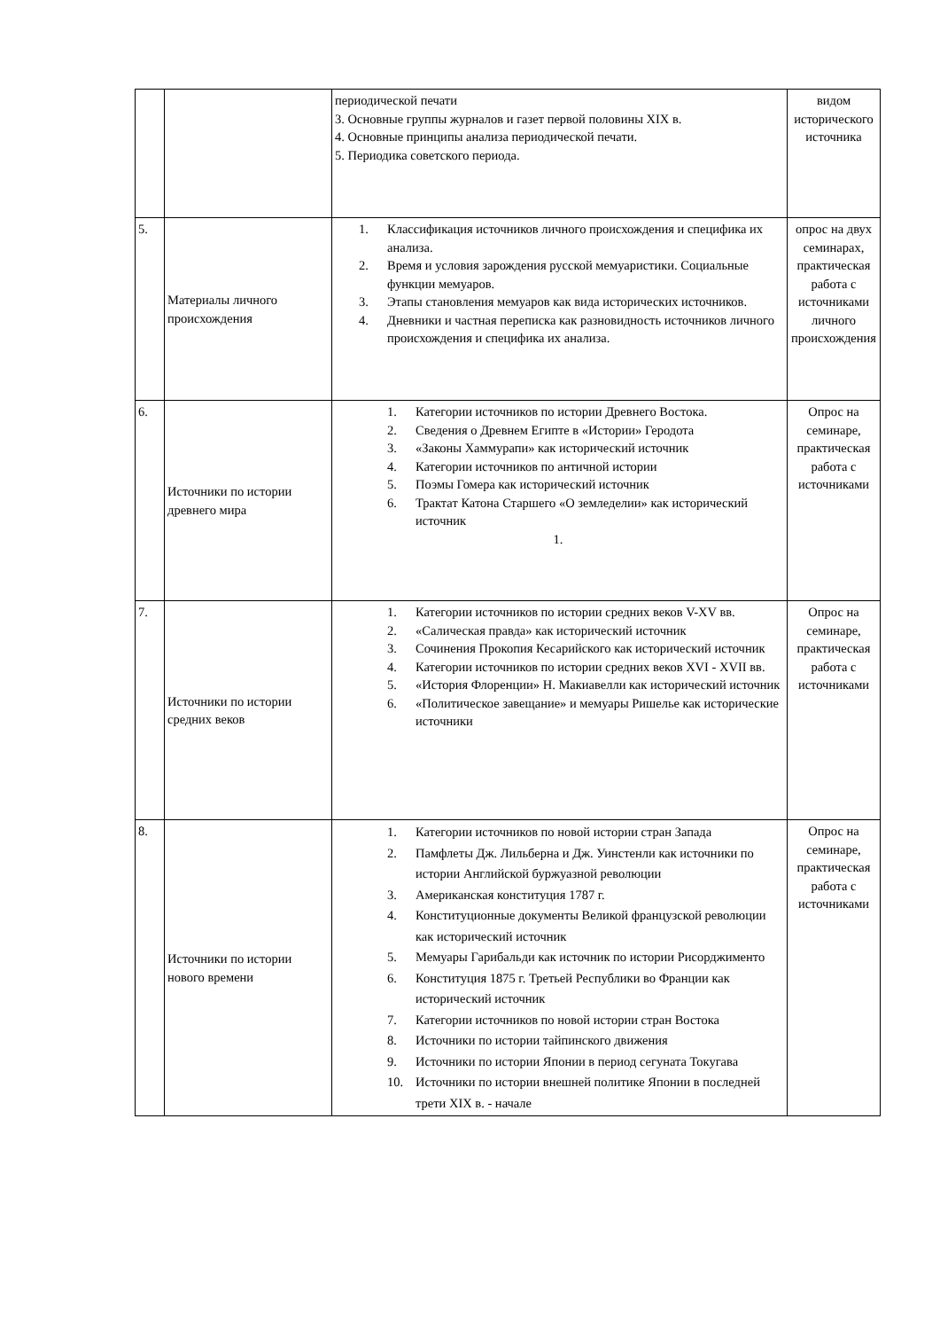| | | периодической печати 3. Основные группы журналов и газет первой половины XIX в. 4. Основные принципы анализа периодической печати. 5. Периодика советского периода. | видом исторического источника |
| 5. | Материалы личного происхождения | 1. Классификация источников личного происхождения и специфика их анализа. 2. Время и условия зарождения русской мемуаристики. Социальные функции мемуаров. 3. Этапы становления мемуаров как вида исторических источников. 4. Дневники и частная переписка как разновидность источников личного происхождения и специфика их анализа. | опрос на двух семинарах, практическая работа с источниками личного происхождения |
| 6. | Источники по истории древнего мира | 1. Категории источников по истории Древнего Востока. 2. Сведения о Древнем Египте в «Истории» Геродота 3. «Законы Хаммурапи» как исторический источник 4. Категории источников по античной истории 5. Поэмы Гомера как исторический источник 6. Трактат Катона Старшего «О земледелии» как исторический источник 1. | Опрос на семинаре, практическая работа с источниками |
| 7. | Источники по истории средних веков | 1. Категории источников по истории средних веков V-XV вв. 2. «Салическая правда» как исторический источник 3. Сочинения Прокопия Кесарийского как исторический источник 4. Категории источников по истории средних веков XVI - XVII вв. 5. «История Флоренции» Н. Макиавелли как исторический источник 6. «Политическое завещание» и мемуары Ришелье как исторические источники | Опрос на семинаре, практическая работа с источниками |
| 8. | Источники по истории нового времени | 1. Категории источников по новой истории стран Запада 2. Памфлеты Дж. Лильберна и Дж. Уинстенли как источники по истории Английской буржуазной революции 3. Американская конституция 1787 г. 4. Конституционные документы Великой французской революции как исторический источник 5. Мемуары Гарибальди как источник по истории Рисорджименто 6. Конституция 1875 г. Третьей Республики во Франции как исторический источник 7. Категории источников по новой истории стран Востока 8. Источники по истории тайпинского движения 9. Источники по истории Японии в период сегуната Токугава 10. Источники по истории внешней политике Японии в последней трети XIX в. - начале | Опрос на семинаре, практическая работа с источниками |